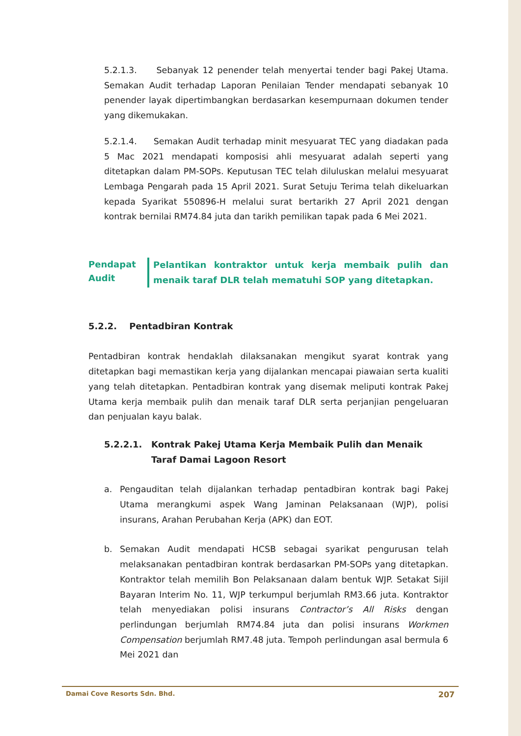5.2.1.3. Sebanyak 12 penender telah menyertai tender bagi Pakej Utama. Semakan Audit terhadap Laporan Penilaian Tender mendapati sebanyak 10 penender layak dipertimbangkan berdasarkan kesempurnaan dokumen tender yang dikemukakan.
5.2.1.4. Semakan Audit terhadap minit mesyuarat TEC yang diadakan pada 5 Mac 2021 mendapati komposisi ahli mesyuarat adalah seperti yang ditetapkan dalam PM-SOPs. Keputusan TEC telah diluluskan melalui mesyuarat Lembaga Pengarah pada 15 April 2021. Surat Setuju Terima telah dikeluarkan kepada Syarikat 550896-H melalui surat bertarikh 27 April 2021 dengan kontrak bernilai RM74.84 juta dan tarikh pemilikan tapak pada 6 Mei 2021.
Pendapat
Audit
Pelantikan kontraktor untuk kerja membaik pulih dan menaik taraf DLR telah mematuhi SOP yang ditetapkan.
5.2.2. Pentadbiran Kontrak
Pentadbiran kontrak hendaklah dilaksanakan mengikut syarat kontrak yang ditetapkan bagi memastikan kerja yang dijalankan mencapai piawaian serta kualiti yang telah ditetapkan. Pentadbiran kontrak yang disemak meliputi kontrak Pakej Utama kerja membaik pulih dan menaik taraf DLR serta perjanjian pengeluaran dan penjualan kayu balak.
5.2.2.1. Kontrak Pakej Utama Kerja Membaik Pulih dan Menaik Taraf Damai Lagoon Resort
a. Pengauditan telah dijalankan terhadap pentadbiran kontrak bagi Pakej Utama merangkumi aspek Wang Jaminan Pelaksanaan (WJP), polisi insurans, Arahan Perubahan Kerja (APK) dan EOT.
b. Semakan Audit mendapati HCSB sebagai syarikat pengurusan telah melaksanakan pentadbiran kontrak berdasarkan PM-SOPs yang ditetapkan. Kontraktor telah memilih Bon Pelaksanaan dalam bentuk WJP. Setakat Sijil Bayaran Interim No. 11, WJP terkumpul berjumlah RM3.66 juta. Kontraktor telah menyediakan polisi insurans Contractor’s All Risks dengan perlindungan berjumlah RM74.84 juta dan polisi insurans Workmen Compensation berjumlah RM7.48 juta. Tempoh perlindungan asal bermula 6 Mei 2021 dan
Damai Cove Resorts Sdn. Bhd. 207